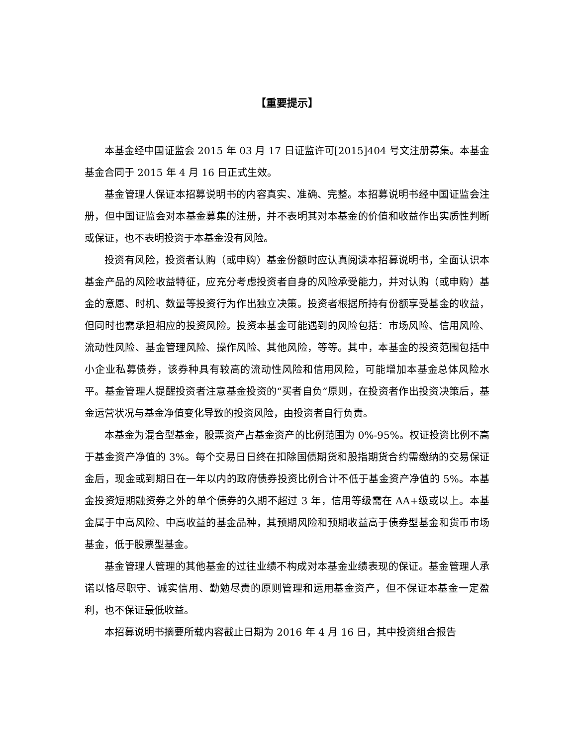【重要提示】
本基金经中国证监会 2015 年 03 月 17 日证监许可[2015]404 号文注册募集。本基金基金合同于 2015 年 4 月 16 日正式生效。
基金管理人保证本招募说明书的内容真实、准确、完整。本招募说明书经中国证监会注册，但中国证监会对本基金募集的注册，并不表明其对本基金的价值和收益作出实质性判断或保证，也不表明投资于本基金没有风险。
投资有风险，投资者认购（或申购）基金份额时应认真阅读本招募说明书，全面认识本基金产品的风险收益特征，应充分考虑投资者自身的风险承受能力，并对认购（或申购）基金的意愿、时机、数量等投资行为作出独立决策。投资者根据所持有份额享受基金的收益，但同时也需承担相应的投资风险。投资本基金可能遇到的风险包括：市场风险、信用风险、流动性风险、基金管理风险、操作风险、其他风险，等等。其中，本基金的投资范围包括中小企业私募债券，该券种具有较高的流动性风险和信用风险，可能增加本基金总体风险水平。基金管理人提醒投资者注意基金投资的“买者自负”原则，在投资者作出投资决策后，基金运营状况与基金净值变化导致的投资风险，由投资者自行负责。
本基金为混合型基金，股票资产占基金资产的比例范围为 0%-95%。权证投资比例不高于基金资产净值的 3%。每个交易日日终在扣除国债期货和股指期货合约需缴纳的交易保证金后，现金或到期日在一年以内的政府债券投资比例合计不低于基金资产净值的 5%。本基金投资短期融资券之外的单个债券的久期不超过 3 年，信用等级需在 AA+级或以上。本基金属于中高风险、中高收益的基金品种，其预期风险和预期收益高于债券型基金和货币市场基金，低于股票型基金。
基金管理人管理的其他基金的过往业绩不构成对本基金业绩表现的保证。基金管理人承诺以恪尽职守、诚实信用、勤勉尽责的原则管理和运用基金资产，但不保证本基金一定盈利，也不保证最低收益。
本招募说明书摘要所载内容截止日期为 2016 年 4 月 16 日，其中投资组合报告